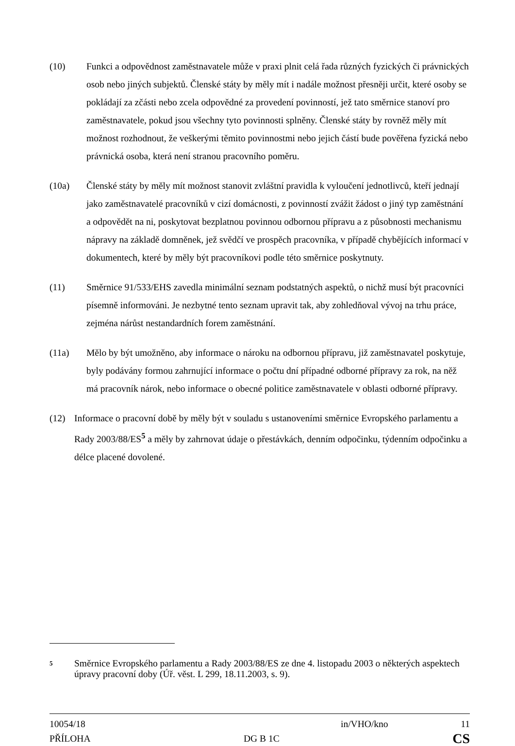(10) Funkci a odpovědnost zaměstnavatele může v praxi plnit celá řada různých fyzických či právnických osob nebo jiných subjektů. Členské státy by měly mít i nadále možnost přesněji určit, které osoby se pokládají za zčásti nebo zcela odpovědné za provedení povinností, jež tato směrnice stanoví pro zaměstnavatele, pokud jsou všechny tyto povinnosti splněny. Členské státy by rovněž měly mít možnost rozhodnout, že veškerými těmito povinnostmi nebo jejich částí bude pověřena fyzická nebo právnická osoba, která není stranou pracovního poměru.
(10a) Členské státy by měly mít možnost stanovit zvláštní pravidla k vyloučení jednotlivců, kteří jednají jako zaměstnavatelé pracovníků v cizí domácnosti, z povinností zvážit žádost o jiný typ zaměstnání a odpovědět na ni, poskytovat bezplatnou povinnou odbornou přípravu a z působnosti mechanismu nápravy na základě domněnek, jež svědčí ve prospěch pracovníka, v případě chybějících informací v dokumentech, které by měly být pracovníkovi podle této směrnice poskytnuty.
(11) Směrnice 91/533/EHS zavedla minimální seznam podstatných aspektů, o nichž musí být pracovníci písemně informováni. Je nezbytné tento seznam upravit tak, aby zohledňoval vývoj na trhu práce, zejména nárůst nestandardních forem zaměstnání.
(11a) Mělo by být umožněno, aby informace o nároku na odbornou přípravu, již zaměstnavatel poskytuje, byly podávány formou zahrnující informace o počtu dní případné odborné přípravy za rok, na něž má pracovník nárok, nebo informace o obecné politice zaměstnavatele v oblasti odborné přípravy.
(12) Informace o pracovní době by měly být v souladu s ustanoveními směrnice Evropského parlamentu a Rady 2003/88/ES<sup>5</sup> a měly by zahrnovat údaje o přestávkách, denním odpočinku, týdenním odpočinku a délce placené dovolené.
5
Směrnice Evropského parlamentu a Rady 2003/88/ES ze dne 4. listopadu 2003 o některých aspektech úpravy pracovní doby (Úř. věst. L 299, 18.11.2003, s. 9).
| 10054/18 | | in/VHO/kno | 11 |
| PŘÍLOHA | DG B 1C | | CS |